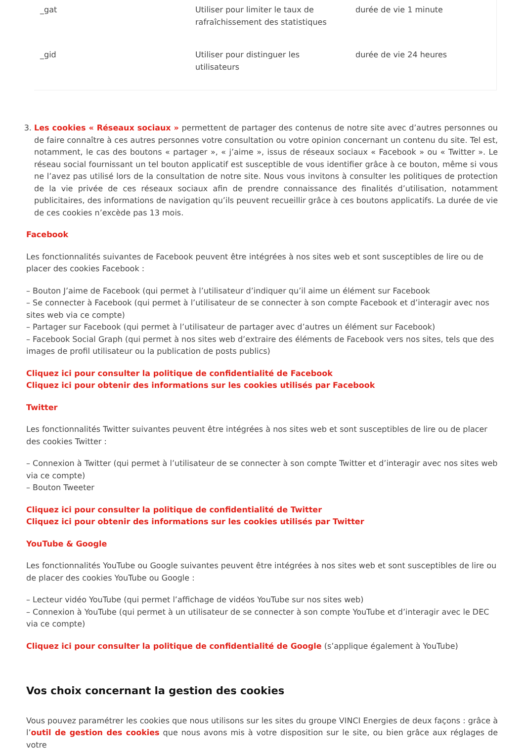| _gat | Utiliser pour limiter le taux de rafraîchissement des statistiques | durée de vie 1 minute |
| _gid | Utiliser pour distinguer les utilisateurs | durée de vie 24 heures |
3. Les cookies « Réseaux sociaux » permettent de partager des contenus de notre site avec d’autres personnes ou de faire connaître à ces autres personnes votre consultation ou votre opinion concernant un contenu du site. Tel est, notamment, le cas des boutons « partager », « j’aime », issus de réseaux sociaux « Facebook » ou « Twitter ». Le réseau social fournissant un tel bouton applicatif est susceptible de vous identifier grâce à ce bouton, même si vous ne l’avez pas utilisé lors de la consultation de notre site. Nous vous invitons à consulter les politiques de protection de la vie privée de ces réseaux sociaux afin de prendre connaissance des finalités d’utilisation, notamment publicitaires, des informations de navigation qu’ils peuvent recueillir grâce à ces boutons applicatifs. La durée de vie de ces cookies n’excède pas 13 mois.
Facebook
Les fonctionnalités suivantes de Facebook peuvent être intégrées à nos sites web et sont susceptibles de lire ou de placer des cookies Facebook :
– Bouton J’aime de Facebook (qui permet à l’utilisateur d’indiquer qu’il aime un élément sur Facebook
– Se connecter à Facebook (qui permet à l’utilisateur de se connecter à son compte Facebook et d’interagir avec nos sites web via ce compte)
– Partager sur Facebook (qui permet à l’utilisateur de partager avec d’autres un élément sur Facebook)
– Facebook Social Graph (qui permet à nos sites web d’extraire des éléments de Facebook vers nos sites, tels que des images de profil utilisateur ou la publication de posts publics)
Cliquez ici pour consulter la politique de confidentialité de Facebook
Cliquez ici pour obtenir des informations sur les cookies utilisés par Facebook
Twitter
Les fonctionnalités Twitter suivantes peuvent être intégrées à nos sites web et sont susceptibles de lire ou de placer des cookies Twitter :
– Connexion à Twitter (qui permet à l’utilisateur de se connecter à son compte Twitter et d’interagir avec nos sites web via ce compte)
– Bouton Tweeter
Cliquez ici pour consulter la politique de confidentialité de Twitter
Cliquez ici pour obtenir des informations sur les cookies utilisés par Twitter
YouTube & Google
Les fonctionnalités YouTube ou Google suivantes peuvent être intégrées à nos sites web et sont susceptibles de lire ou de placer des cookies YouTube ou Google :
– Lecteur vidéo YouTube (qui permet l’affichage de vidéos YouTube sur nos sites web)
– Connexion à YouTube (qui permet à un utilisateur de se connecter à son compte YouTube et d’interagir avec le DEC via ce compte)
Cliquez ici pour consulter la politique de confidentialité de Google (s’applique également à YouTube)
Vos choix concernant la gestion des cookies
Vous pouvez paramétrer les cookies que nous utilisons sur les sites du groupe VINCI Energies de deux façons : grâce à l’outil de gestion des cookies que nous avons mis à votre disposition sur le site, ou bien grâce aux réglages de votre